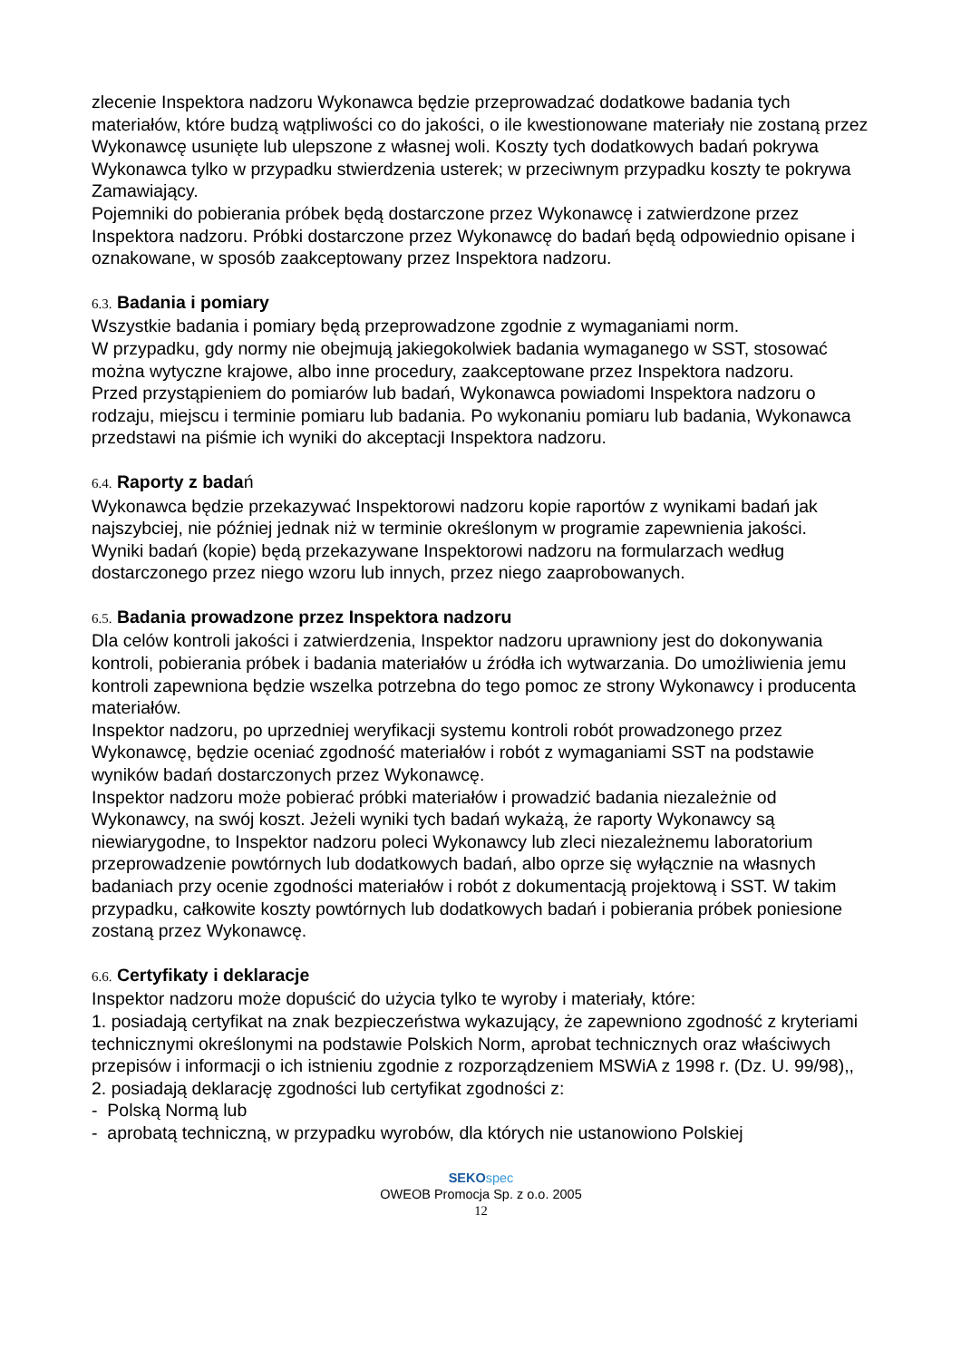zlecenie Inspektora nadzoru Wykonawca będzie przeprowadzać dodatkowe badania tych materiałów, które budzą wątpliwości co do jakości, o ile kwestionowane materiały nie zostaną przez Wykonawcę usunięte lub ulepszone z własnej woli. Koszty tych dodatkowych badań pokrywa Wykonawca tylko w przypadku stwierdzenia usterek; w przeciwnym przypadku koszty te pokrywa Zamawiający.
Pojemniki do pobierania próbek będą dostarczone przez Wykonawcę i zatwierdzone przez Inspektora nadzoru. Próbki dostarczone przez Wykonawcę do badań będą odpowiednio opisane i oznakowane, w sposób zaakceptowany przez Inspektora nadzoru.
6.3. Badania i pomiary
Wszystkie badania i pomiary będą przeprowadzone zgodnie z wymaganiami norm.
W przypadku, gdy normy nie obejmują jakiegokolwiek badania wymaganego w SST, stosować można wytyczne krajowe, albo inne procedury, zaakceptowane przez Inspektora nadzoru.
Przed przystąpieniem do pomiarów lub badań, Wykonawca powiadomi Inspektora nadzoru o rodzaju, miejscu i terminie pomiaru lub badania. Po wykonaniu pomiaru lub badania, Wykonawca przedstawi na piśmie ich wyniki do akceptacji Inspektora nadzoru.
6.4. Raporty z badań
Wykonawca będzie przekazywać Inspektorowi nadzoru kopie raportów z wynikami badań jak najszybciej, nie później jednak niż w terminie określonym w programie zapewnienia jakości.
Wyniki badań (kopie) będą przekazywane Inspektorowi nadzoru na formularzach według dostarczonego przez niego wzoru lub innych, przez niego zaaprobowanych.
6.5. Badania prowadzone przez Inspektora nadzoru
Dla celów kontroli jakości i zatwierdzenia, Inspektor nadzoru uprawniony jest do dokonywania kontroli, pobierania próbek i badania materiałów u źródła ich wytwarzania. Do umożliwienia jemu kontroli zapewniona będzie wszelka potrzebna do tego pomoc ze strony Wykonawcy i producenta materiałów.
Inspektor nadzoru, po uprzedniej weryfikacji systemu kontroli robót prowadzonego przez Wykonawcę, będzie oceniać zgodność materiałów i robót z wymaganiami SST na podstawie wyników badań dostarczonych przez Wykonawcę.
Inspektor nadzoru może pobierać próbki materiałów i prowadzić badania niezależnie od Wykonawcy, na swój koszt. Jeżeli wyniki tych badań wykażą, że raporty Wykonawcy są niewiarygodne, to Inspektor nadzoru poleci Wykonawcy lub zleci niezależnemu laboratorium przeprowadzenie powtórnych lub dodatkowych badań, albo oprze się wyłącznie na własnych badaniach przy ocenie zgodności materiałów i robót z dokumentacją projektową i SST. W takim przypadku, całkowite koszty powtórnych lub dodatkowych badań i pobierania próbek poniesione zostaną przez Wykonawcę.
6.6. Certyfikaty i deklaracje
Inspektor nadzoru może dopuścić do użycia tylko te wyroby i materiały, które:
1. posiadają certyfikat na znak bezpieczeństwa wykazujący, że zapewniono zgodność z kryteriami technicznymi określonymi na podstawie Polskich Norm, aprobat technicznych oraz właściwych przepisów i informacji o ich istnieniu zgodnie z rozporządzeniem MSWiA z 1998 r. (Dz. U. 99/98),,
2. posiadają deklarację zgodności lub certyfikat zgodności z:
- Polską Normą lub
- aprobatą techniczną, w przypadku wyrobów, dla których nie ustanowiono Polskiej
SEKO spec
OWEOB Promocja Sp. z o.o. 2005
12